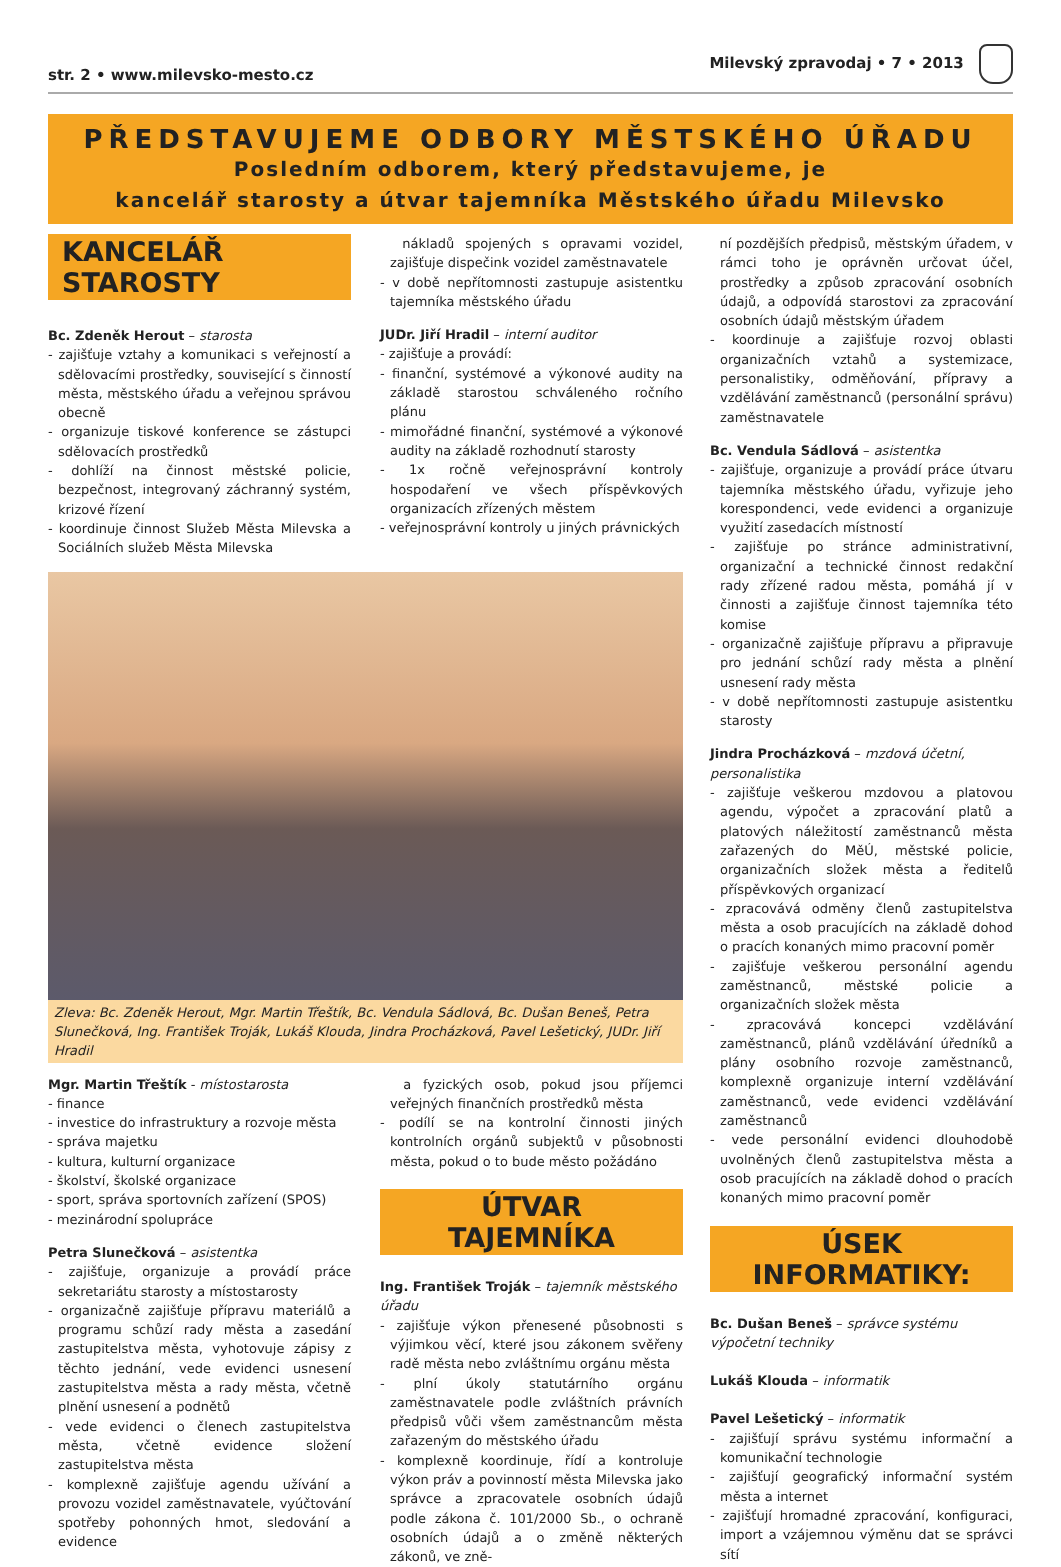str. 2 • www.milevsko-mesto.cz Milevský zpravodaj • 7 • 2013
PŘEDSTAVUJEME ODBORY MĚSTSKÉHO ÚŘADU
Posledním odborem, který představujeme, je
kancelář starosty a útvar tajemníka Městského úřadu Milevsko
KANCELÁŘ STAROSTY
Bc. Zdeněk Herout – starosta
- zajišťuje vztahy a komunikaci s veřejností a sdělovacími prostředky, související s činností města, městského úřadu a veřejnou správou obecně
- organizuje tiskové konference se zástupci sdělovacích prostředků
- dohlíží na činnost městské policie, bezpečnost, integrovaný záchranný systém, krizové řízení
- koordinuje činnost Služeb Města Milevska a Sociálních služeb Města Milevska
nákladů spojených s opravami vozidel, zajišťuje dispečink vozidel zaměstnavatele
- v době nepřítomnosti zastupuje asistentku tajemníka městského úřadu
JUDr. Jiří Hradil – interní auditor
- zajišťuje a provádí:
- finanční, systémové a výkonové audity na základě starostou schváleného ročního plánu
- mimořádné finanční, systémové a výkonové audity na základě rozhodnutí starosty
- 1x ročně veřejnosprávní kontroly hospodaření ve všech příspěvkových organizacích zřízených městem
- veřejnosprávní kontroly u jiných právnických
Zleva: Bc. Zdeněk Herout, Mgr. Martin Třeštík, Bc. Vendula Sádlová, Bc. Dušan Beneš, Petra Slunečková, Ing. František Troják, Lukáš Klouda, Jindra Procházková, Pavel Lešetický, JUDr. Jiří Hradil
Mgr. Martin Třeštík - místostarosta
- finance
- investice do infrastruktury a rozvoje města
- správa majetku
- kultura, kulturní organizace
- školství, školské organizace
- sport, správa sportovních zařízení (SPOS)
- mezinárodní spolupráce
Petra Slunečková – asistentka
- zajišťuje, organizuje a provádí práce sekretariátu starosty a místostarosty
- organizačně zajišťuje přípravu materiálů a programu schůzí rady města a zasedání zastupitelstva města, vyhotovuje zápisy z těchto jednání, vede evidenci usnesení zastupitelstva města a rady města, včetně plnění usnesení a podnětů
- vede evidenci o členech zastupitelstva města, včetně evidence složení zastupitelstva města
- komplexně zajišťuje agendu užívání a provozu vozidel zaměstnavatele, vyúčtování spotřeby pohonných hmot, sledování a evidence
a fyzických osob, pokud jsou příjemci veřejných finančních prostředků města
- podílí se na kontrolní činnosti jiných kontrolních orgánů subjektů v působnosti města, pokud o to bude město požádáno
ÚTVAR TAJEMNÍKA
Ing. František Troják – tajemník městského úřadu
- zajišťuje výkon přenesené působnosti s výjimkou věcí, které jsou zákonem svěřeny radě města nebo zvláštnímu orgánu města
- plní úkoly statutárního orgánu zaměstnavatele podle zvláštních právních předpisů vůči všem zaměstnancům města zařazeným do městského úřadu
- komplexně koordinuje, řídí a kontroluje výkon práv a povinností města Milevska jako správce a zpracovatele osobních údajů podle zákona č. 101/2000 Sb., o ochraně osobních údajů a o změně některých zákonů, ve zně-
ní pozdějších předpisů, městským úřadem, v rámci toho je oprávněn určovat účel, prostředky a způsob zpracování osobních údajů, a odpovídá starostovi za zpracování osobních údajů městským úřadem
- koordinuje a zajišťuje rozvoj oblasti organizačních vztahů a systemizace, personalistiky, odměňování, přípravy a vzdělávání zaměstnanců (personální správu) zaměstnavatele
Bc. Vendula Sádlová – asistentka
- zajišťuje, organizuje a provádí práce útvaru tajemníka městského úřadu, vyřizuje jeho korespondenci, vede evidenci a organizuje využití zasedacích místností
- zajišťuje po stránce administrativní, organizační a technické činnost redakční rady zřízené radou města, pomáhá jí v činnosti a zajišťuje činnost tajemníka této komise
- organizačně zajišťuje přípravu a připravuje pro jednání schůzí rady města a plnění usnesení rady města
- v době nepřítomnosti zastupuje asistentku starosty
Jindra Procházková – mzdová účetní, personalistika
- zajišťuje veškerou mzdovou a platovou agendu, výpočet a zpracování platů a platových náležitostí zaměstnanců města zařazených do MěÚ, městské policie, organizačních složek města a ředitelů příspěvkových organizací
- zpracovává odměny členů zastupitelstva města a osob pracujících na základě dohod o pracích konaných mimo pracovní poměr
- zajišťuje veškerou personální agendu zaměstnanců, městské policie a organizačních složek města
- zpracovává koncepci vzdělávání zaměstnanců, plánů vzdělávání úředníků a plány osobního rozvoje zaměstnanců, komplexně organizuje interní vzdělávání zaměstnanců, vede evidenci vzdělávání zaměstnanců
- vede personální evidenci dlouhodobě uvolněných členů zastupitelstva města a osob pracujících na základě dohod o pracích konaných mimo pracovní poměr
ÚSEK INFORMATIKY:
Bc. Dušan Beneš – správce systému výpočetní techniky
Lukáš Klouda – informatik
Pavel Lešetický – informatik
- zajišťují správu systému informační a komunikační technologie
- zajišťují geografický informační systém města a internet
- zajišťují hromadné zpracování, konfiguraci, import a vzájemnou výměnu dat se správci sítí